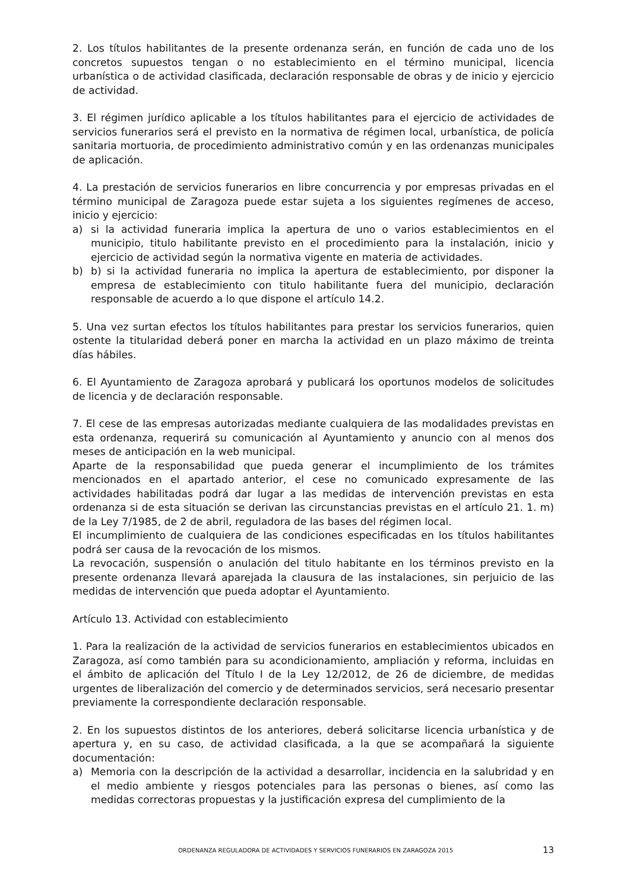2. Los títulos habilitantes de la presente ordenanza serán, en función de cada uno de los concretos supuestos tengan o no establecimiento en el término municipal, licencia urbanística o de actividad clasificada, declaración responsable de obras y de inicio y ejercicio de actividad.
3. El régimen jurídico aplicable a los títulos habilitantes para el ejercicio de actividades de servicios funerarios será el previsto en la normativa de régimen local, urbanística, de policía sanitaria mortuoria, de procedimiento administrativo común y en las ordenanzas municipales de aplicación.
4. La prestación de servicios funerarios en libre concurrencia y por empresas privadas en el término municipal de Zaragoza puede estar sujeta a los siguientes regímenes de acceso, inicio y ejercicio:
a) si la actividad funeraria implica la apertura de uno o varios establecimientos en el municipio, titulo habilitante previsto en el procedimiento para la instalación, inicio y ejercicio de actividad según la normativa vigente en materia de actividades.
b) b) si la actividad funeraria no implica la apertura de establecimiento, por disponer la empresa de establecimiento con titulo habilitante fuera del municipio, declaración responsable de acuerdo a lo que dispone el artículo 14.2.
5. Una vez surtan efectos los títulos habilitantes para prestar los servicios funerarios, quien ostente la titularidad deberá poner en marcha la actividad en un plazo máximo de treinta días hábiles.
6. El Ayuntamiento de Zaragoza aprobará y publicará los oportunos modelos de solicitudes de licencia y de declaración responsable.
7. El cese de las empresas autorizadas mediante cualquiera de las modalidades previstas en esta ordenanza, requerirá su comunicación al Ayuntamiento y anuncio con al menos dos meses de anticipación en la web municipal.
Aparte de la responsabilidad que pueda generar el incumplimiento de los trámites mencionados en el apartado anterior, el cese no comunicado expresamente de las actividades habilitadas podrá dar lugar a las medidas de intervención previstas en esta ordenanza si de esta situación se derivan las circunstancias previstas en el artículo 21. 1. m) de la Ley 7/1985, de 2 de abril, reguladora de las bases del régimen local.
El incumplimiento de cualquiera de las condiciones especificadas en los títulos habilitantes podrá ser causa de la revocación de los mismos.
La revocación, suspensión o anulación del titulo habitante en los términos previsto en la presente ordenanza llevará aparejada la clausura de las instalaciones, sin perjuicio de las medidas de intervención que pueda adoptar el Ayuntamiento.
Artículo 13. Actividad con establecimiento
1. Para la realización de la actividad de servicios funerarios en establecimientos ubicados en Zaragoza, así como también para su acondicionamiento, ampliación y reforma, incluidas en el ámbito de aplicación del Título I de la Ley 12/2012, de 26 de diciembre, de medidas urgentes de liberalización del comercio y de determinados servicios, será necesario presentar previamente la correspondiente declaración responsable.
2. En los supuestos distintos de los anteriores, deberá solicitarse licencia urbanística y de apertura y, en su caso, de actividad clasificada, a la que se acompañará la siguiente documentación:
a) Memoria con la descripción de la actividad a desarrollar, incidencia en la salubridad y en el medio ambiente y riesgos potenciales para las personas o bienes, así como las medidas correctoras propuestas y la justificación expresa del cumplimiento de la
ORDENANZA REGULADORA DE ACTIVIDADES Y SERVICIOS FUNERARIOS EN ZARAGOZA 2015 13